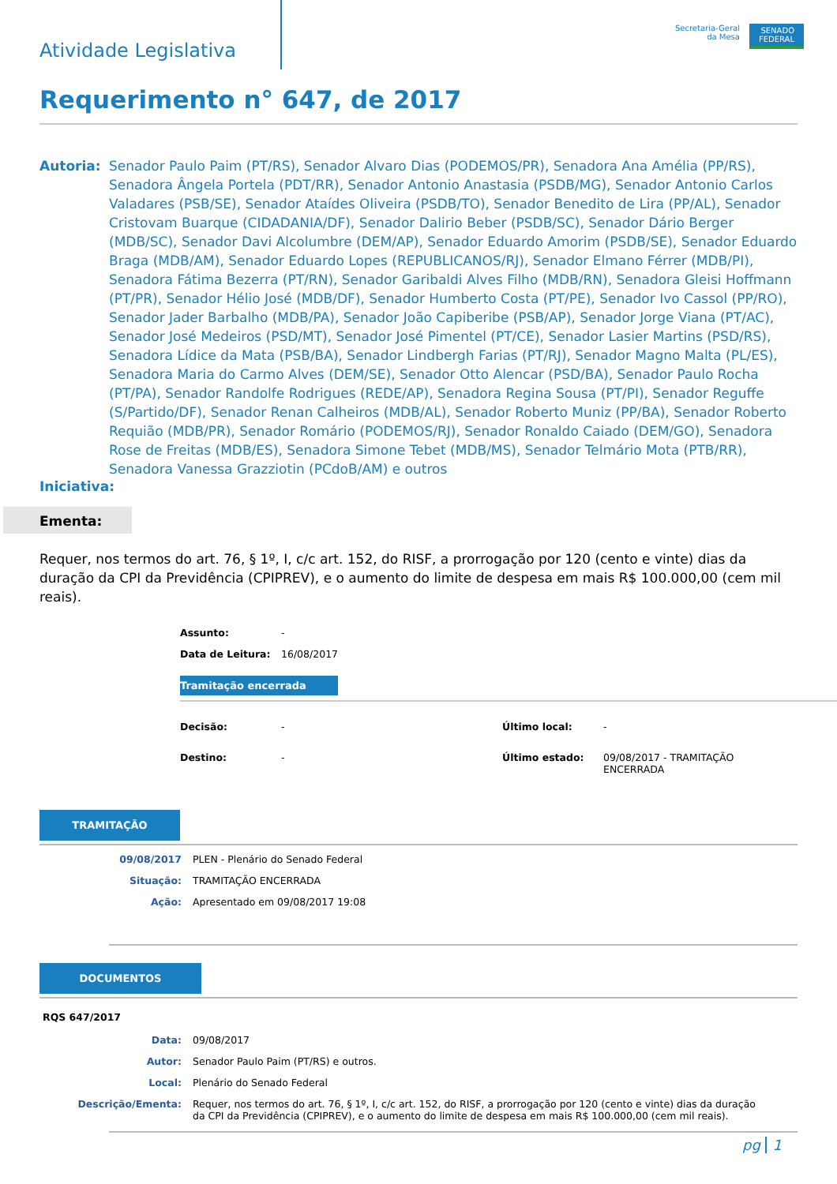Atividade Legislativa
Secretaria-Geral
da Mesa
SENADO
FEDERAL
Requerimento n° 647, de 2017
Autoria: Senador Paulo Paim (PT/RS), Senador Alvaro Dias (PODEMOS/PR), Senadora Ana Amélia (PP/RS), Senadora Ângela Portela (PDT/RR), Senador Antonio Anastasia (PSDB/MG), Senador Antonio Carlos Valadares (PSB/SE), Senador Ataídes Oliveira (PSDB/TO), Senador Benedito de Lira (PP/AL), Senador Cristovam Buarque (CIDADANIA/DF), Senador Dalirio Beber (PSDB/SC), Senador Dário Berger (MDB/SC), Senador Davi Alcolumbre (DEM/AP), Senador Eduardo Amorim (PSDB/SE), Senador Eduardo Braga (MDB/AM), Senador Eduardo Lopes (REPUBLICANOS/RJ), Senador Elmano Férrer (MDB/PI), Senadora Fátima Bezerra (PT/RN), Senador Garibaldi Alves Filho (MDB/RN), Senadora Gleisi Hoffmann (PT/PR), Senador Hélio José (MDB/DF), Senador Humberto Costa (PT/PE), Senador Ivo Cassol (PP/RO), Senador Jader Barbalho (MDB/PA), Senador João Capiberibe (PSB/AP), Senador Jorge Viana (PT/AC), Senador José Medeiros (PSD/MT), Senador José Pimentel (PT/CE), Senador Lasier Martins (PSD/RS), Senadora Lídice da Mata (PSB/BA), Senador Lindbergh Farias (PT/RJ), Senador Magno Malta (PL/ES), Senadora Maria do Carmo Alves (DEM/SE), Senador Otto Alencar (PSD/BA), Senador Paulo Rocha (PT/PA), Senador Randolfe Rodrigues (REDE/AP), Senadora Regina Sousa (PT/PI), Senador Reguffe (S/Partido/DF), Senador Renan Calheiros (MDB/AL), Senador Roberto Muniz (PP/BA), Senador Roberto Requião (MDB/PR), Senador Romário (PODEMOS/RJ), Senador Ronaldo Caiado (DEM/GO), Senadora Rose de Freitas (MDB/ES), Senadora Simone Tebet (MDB/MS), Senador Telmário Mota (PTB/RR), Senadora Vanessa Grazziotin (PCdoB/AM) e outros
Iniciativa:
Ementa:
Requer, nos termos do art. 76, § 1º, I, c/c art. 152, do RISF, a prorrogação por 120 (cento e vinte) dias da duração da CPI da Previdência (CPIPREV), e o aumento do limite de despesa em mais R$ 100.000,00 (cem mil reais).
| Assunto: | - |
| Data de Leitura: | 16/08/2017 |
Tramitação encerrada
| Decisão: | - | Último local: | - |
| Destino: | - | Último estado: | 09/08/2017 - TRAMITAÇÃO ENCERRADA |
TRAMITAÇÃO
| 09/08/2017 | PLEN - Plenário do Senado Federal |
| Situação: | TRAMITAÇÃO ENCERRADA |
| Ação: | Apresentado em 09/08/2017 19:08 |
DOCUMENTOS
RQS 647/2017
| Data: | 09/08/2017 |
| Autor: | Senador Paulo Paim (PT/RS) e outros. |
| Local: | Plenário do Senado Federal |
| Descrição/Ementa: | Requer, nos termos do art. 76, § 1º, I, c/c art. 152, do RISF, a prorrogação por 120 (cento e vinte) dias da duração da CPI da Previdência (CPIPREV), e o aumento do limite de despesa em mais R$ 100.000,00 (cem mil reais). |
pg 1